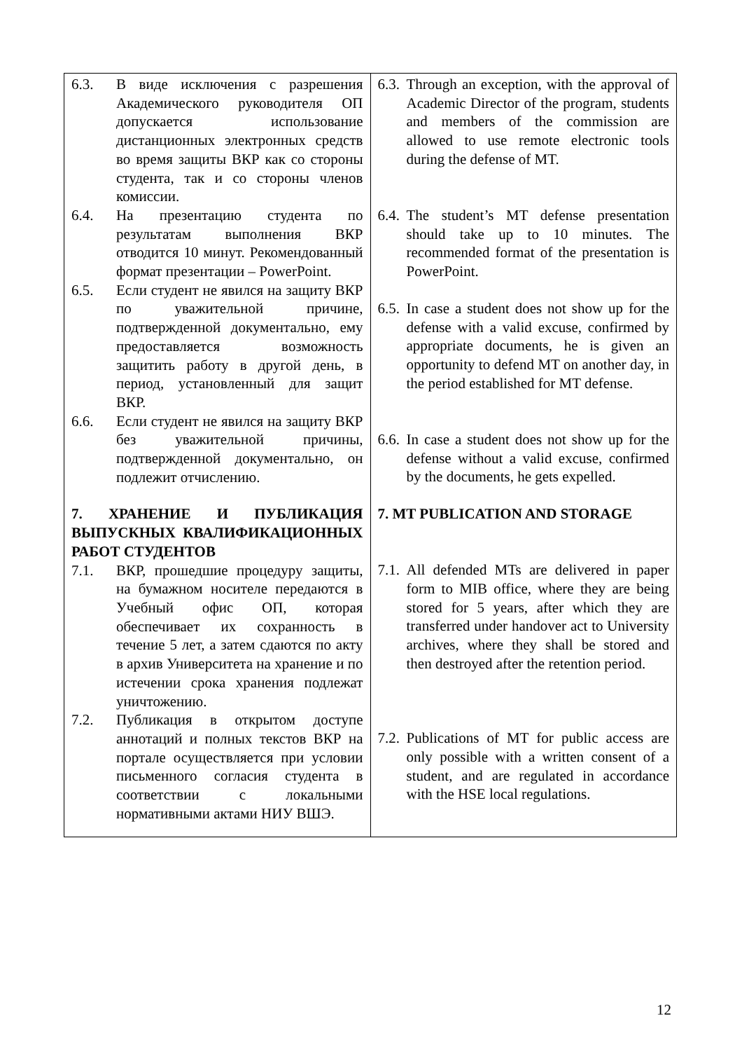| 6.3. В виде исключения с разрешения Академического руководителя ОП допускается использование дистанционных электронных средств во время защиты ВКР как со стороны студента, так и со стороны членов комиссии. 6.4. На презентацию студента по результатам выполнения ВКР отводится 10 минут. Рекомендованный формат презентации – PowerPoint. 6.5. Если студент не явился на защиту ВКР по уважительной причине, подтвержденной документально, ему предоставляется возможность защитить работу в другой день, в период, установленный для защит ВКР. 6.6. Если студент не явился на защиту ВКР без уважительной причины, подтвержденной документально, он подлежит отчислению. 7. ХРАНЕНИЕ И ПУБЛИКАЦИЯ ВЫПУСКНЫХ КВАЛИФИКАЦИОННЫХ РАБОТ СТУДЕНТОВ 7.1. ВКР, прошедшие процедуру защиты, на бумажном носителе передаются в Учебный офис ОП, которая обеспечивает их сохранность в течение 5 лет, а затем сдаются по акту в архив Университета на хранение и по истечении срока хранения подлежат уничтожению. 7.2. Публикация в открытом доступе аннотаций и полных текстов ВКР на портале осуществляется при условии письменного согласия студента в соответствии с локальными нормативными актами НИУ ВШЭ. | 6.3. Through an exception, with the approval of Academic Director of the program, students and members of the commission are allowed to use remote electronic tools during the defense of MT. 6.4. The student’s MT defense presentation should take up to 10 minutes. The recommended format of the presentation is PowerPoint. 6.5. In case a student does not show up for the defense with a valid excuse, confirmed by appropriate documents, he is given an opportunity to defend MT on another day, in the period established for MT defense. 6.6. In case a student does not show up for the defense without a valid excuse, confirmed by the documents, he gets expelled. 7. MT PUBLICATION AND STORAGE 7.1. All defended MTs are delivered in paper form to MIB office, where they are being stored for 5 years, after which they are transferred under handover act to University archives, where they shall be stored and then destroyed after the retention period. 7.2. Publications of MT for public access are only possible with a written consent of a student, and are regulated in accordance with the HSE local regulations. |
12